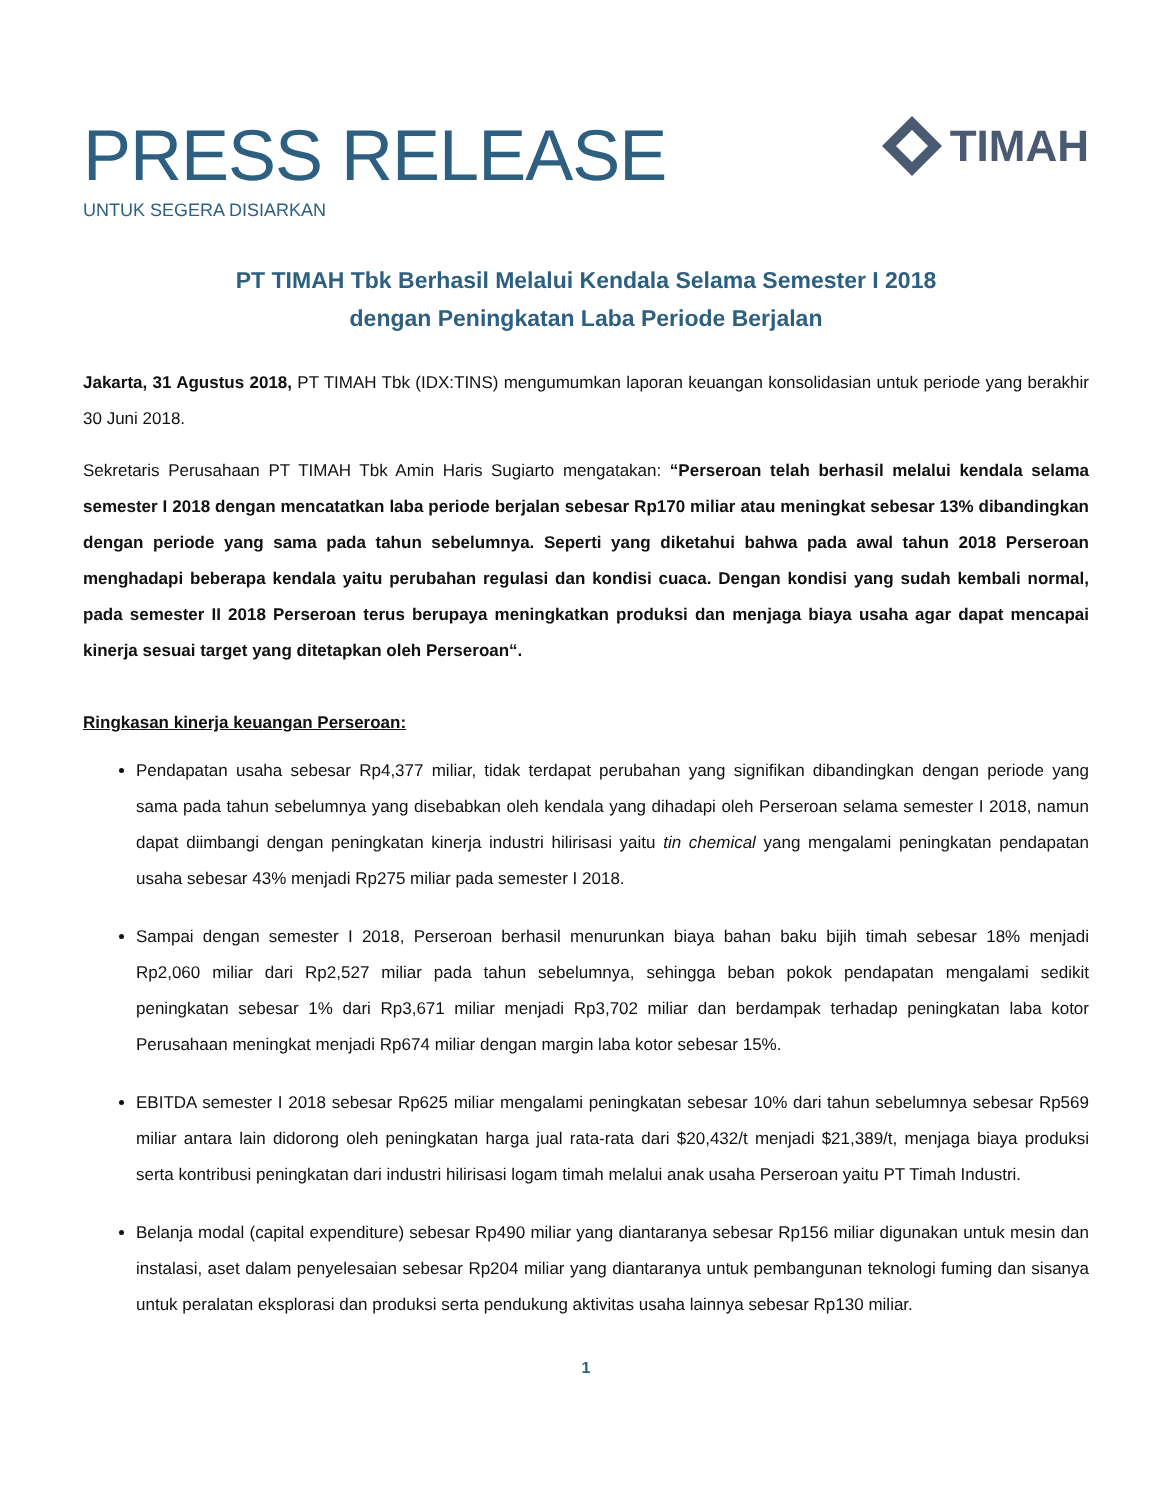PRESS RELEASE
UNTUK SEGERA DISIARKAN
TIMAH
PT TIMAH Tbk Berhasil Melalui Kendala Selama Semester I 2018
dengan Peningkatan Laba Periode Berjalan
Jakarta, 31 Agustus 2018, PT TIMAH Tbk (IDX:TINS) mengumumkan laporan keuangan konsolidasian untuk periode yang berakhir 30 Juni 2018.
Sekretaris Perusahaan PT TIMAH Tbk Amin Haris Sugiarto mengatakan: “Perseroan telah berhasil melalui kendala selama semester I 2018 dengan mencatatkan laba periode berjalan sebesar Rp170 miliar atau meningkat sebesar 13% dibandingkan dengan periode yang sama pada tahun sebelumnya. Seperti yang diketahui bahwa pada awal tahun 2018 Perseroan menghadapi beberapa kendala yaitu perubahan regulasi dan kondisi cuaca. Dengan kondisi yang sudah kembali normal, pada semester II 2018 Perseroan terus berupaya meningkatkan produksi dan menjaga biaya usaha agar dapat mencapai kinerja sesuai target yang ditetapkan oleh Perseroan“.
Ringkasan kinerja keuangan Perseroan:
Pendapatan usaha sebesar Rp4,377 miliar, tidak terdapat perubahan yang signifikan dibandingkan dengan periode yang sama pada tahun sebelumnya yang disebabkan oleh kendala yang dihadapi oleh Perseroan selama semester I 2018, namun dapat diimbangi dengan peningkatan kinerja industri hilirisasi yaitu tin chemical yang mengalami peningkatan pendapatan usaha sebesar 43% menjadi Rp275 miliar pada semester I 2018.
Sampai dengan semester I 2018, Perseroan berhasil menurunkan biaya bahan baku bijih timah sebesar 18% menjadi Rp2,060 miliar dari Rp2,527 miliar pada tahun sebelumnya, sehingga beban pokok pendapatan mengalami sedikit peningkatan sebesar 1% dari Rp3,671 miliar menjadi Rp3,702 miliar dan berdampak terhadap peningkatan laba kotor Perusahaan meningkat menjadi Rp674 miliar dengan margin laba kotor sebesar 15%.
EBITDA semester I 2018 sebesar Rp625 miliar mengalami peningkatan sebesar 10% dari tahun sebelumnya sebesar Rp569 miliar antara lain didorong oleh peningkatan harga jual rata-rata dari $20,432/t menjadi $21,389/t, menjaga biaya produksi serta kontribusi peningkatan dari industri hilirisasi logam timah melalui anak usaha Perseroan yaitu PT Timah Industri.
Belanja modal (capital expenditure) sebesar Rp490 miliar yang diantaranya sebesar Rp156 miliar digunakan untuk mesin dan instalasi, aset dalam penyelesaian sebesar Rp204 miliar yang diantaranya untuk pembangunan teknologi fuming dan sisanya untuk peralatan eksplorasi dan produksi serta pendukung aktivitas usaha lainnya sebesar Rp130 miliar.
1